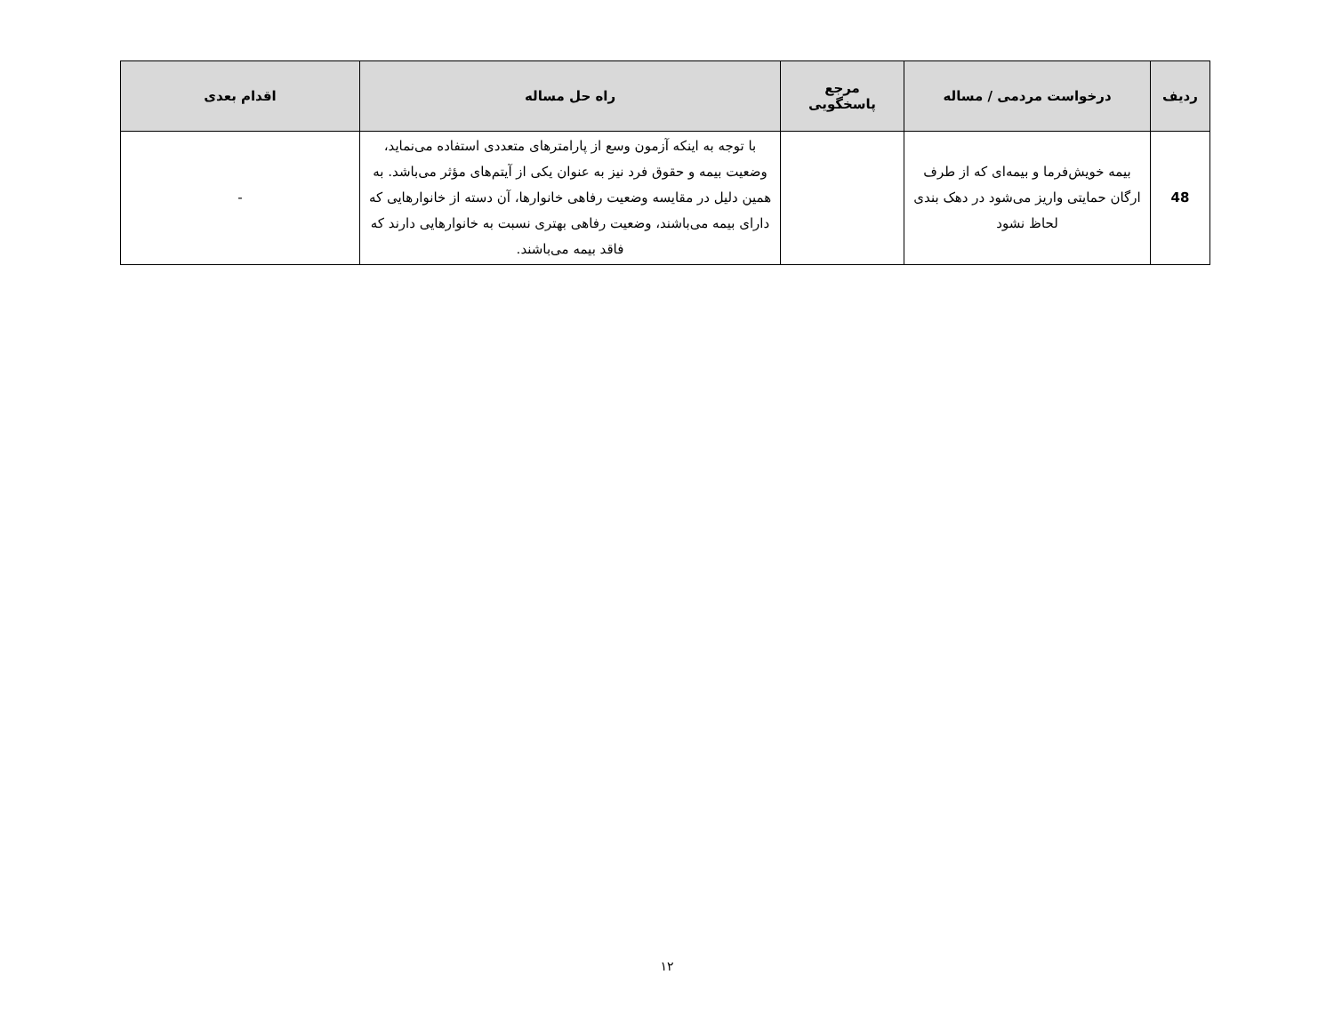| ردیف | درخواست مردمی / مساله | مرجع پاسخگویی | راه حل مساله | اقدام بعدی |
| --- | --- | --- | --- | --- |
| 48 | بیمه خویش‌فرما و بیمه‌ای که از طرف ارگان حمایتی واریز می‌شود در دهک بندی لحاظ نشود | | با توجه به اینکه آزمون وسع از پارامترهای متعددی استفاده می‌نماید، وضعیت بیمه و حقوق فرد نیز به عنوان یکی از آیتم‌های مؤثر می‌باشد. به همین دلیل در مقایسه وضعیت رفاهی خانوارها، آن دسته از خانوارهایی که دارای بیمه می‌باشند، وضعیت رفاهی بهتری نسبت به خانوارهایی دارند که فاقد بیمه می‌باشند. | - |
۱۲